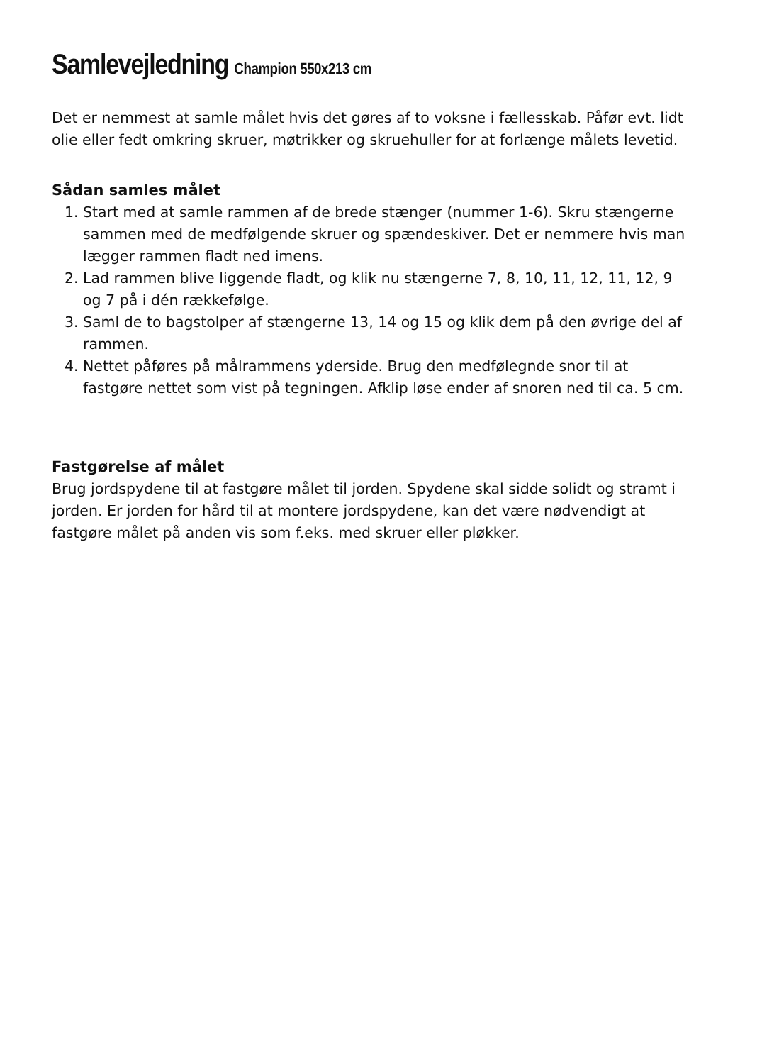Samlevejledning Champion 550x213 cm
Det er nemmest at samle målet hvis det gøres af to voksne i fællesskab. Påfør evt. lidt olie eller fedt omkring skruer, møtrikker og skruehuller for at forlænge målets levetid.
Sådan samles målet
1. Start med at samle rammen af de brede stænger (nummer 1-6). Skru stængerne sammen med de medfølgende skruer og spændeskiver. Det er nemmere hvis man lægger rammen fladt ned imens.
2. Lad rammen blive liggende fladt, og klik nu stængerne 7, 8, 10, 11, 12, 11, 12, 9 og 7 på i dén rækkefølge.
3. Saml de to bagstolper af stængerne 13, 14 og 15 og klik dem på den øvrige del af rammen.
4. Nettet påføres på målrammens yderside. Brug den medfølegnde snor til at fastgøre nettet som vist på tegningen. Afklip løse ender af snoren ned til ca. 5 cm.
Fastgørelse af målet
Brug jordspydene til at fastgøre målet til jorden. Spydene skal sidde solidt og stramt i jorden. Er jorden for hård til at montere jordspydene, kan det være nødvendigt at fastgøre målet på anden vis som f.eks. med skruer eller pløkker.